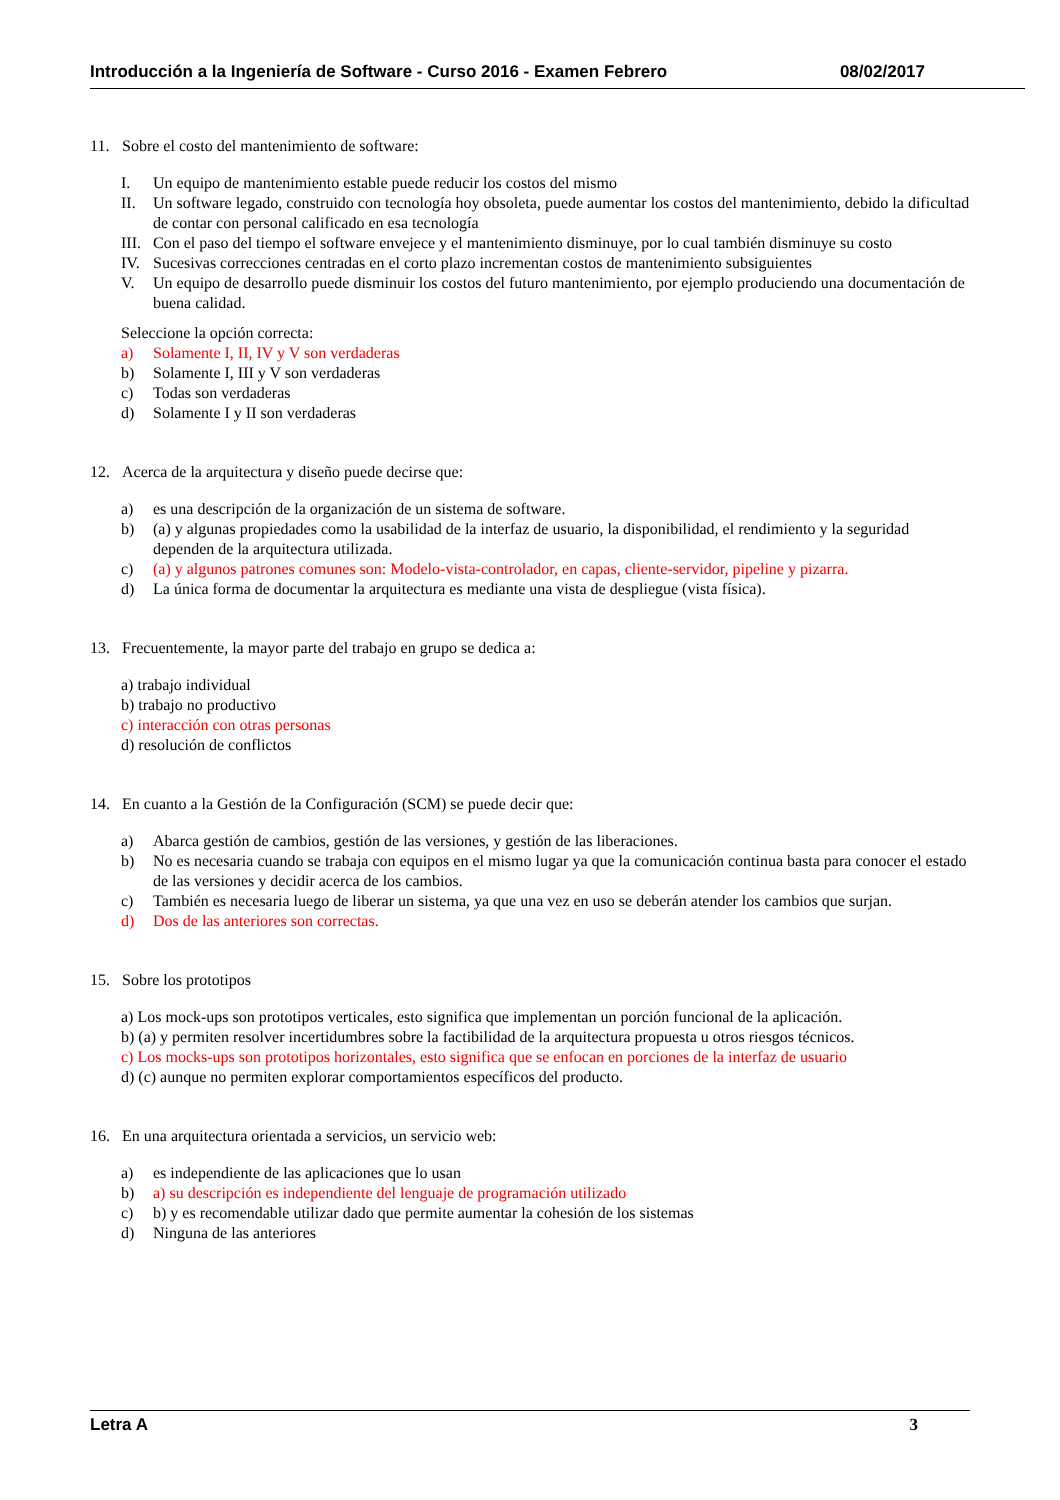Introducción a la Ingeniería de Software - Curso 2016 - Examen Febrero 08/02/2017
11. Sobre el costo del mantenimiento de software:
I. Un equipo de mantenimiento estable puede reducir los costos del mismo
II. Un software legado, construido con tecnología hoy obsoleta, puede aumentar los costos del mantenimiento, debido la dificultad de contar con personal calificado en esa tecnología
III. Con el paso del tiempo el software envejece y el mantenimiento disminuye, por lo cual también disminuye su costo
IV. Sucesivas correcciones centradas en el corto plazo incrementan costos de mantenimiento subsiguientes
V. Un equipo de desarrollo puede disminuir los costos del futuro mantenimiento, por ejemplo produciendo una documentación de buena calidad.
Seleccione la opción correcta:
a) Solamente I, II, IV y V son verdaderas
b) Solamente I, III y V son verdaderas
c) Todas son verdaderas
d) Solamente I y II son verdaderas
12. Acerca de la arquitectura y diseño puede decirse que:
a) es una descripción de la organización de un sistema de software.
b) (a) y algunas propiedades como la usabilidad de la interfaz de usuario, la disponibilidad, el rendimiento y la seguridad dependen de la arquitectura utilizada.
c) (a) y algunos patrones comunes son: Modelo-vista-controlador, en capas, cliente-servidor, pipeline y pizarra.
d) La única forma de documentar la arquitectura es mediante una vista de despliegue (vista física).
13. Frecuentemente, la mayor parte del trabajo en grupo se dedica a:
a) trabajo individual
b) trabajo no productivo
c) interacción con otras personas
d) resolución de conflictos
14. En cuanto a la Gestión de la Configuración (SCM) se puede decir que:
a) Abarca gestión de cambios, gestión de las versiones, y gestión de las liberaciones.
b) No es necesaria cuando se trabaja con equipos en el mismo lugar ya que la comunicación continua basta para conocer el estado de las versiones y decidir acerca de los cambios.
c) También es necesaria luego de liberar un sistema, ya que una vez en uso se deberán atender los cambios que surjan.
d) Dos de las anteriores son correctas.
15. Sobre los prototipos
a) Los mock-ups son prototipos verticales, esto significa que implementan un porción funcional de la aplicación.
b) (a) y permiten resolver incertidumbres sobre la factibilidad de la arquitectura propuesta u otros riesgos técnicos.
c) Los mocks-ups son prototipos horizontales, esto significa que se enfocan en porciones de la interfaz de usuario
d) (c) aunque no permiten explorar comportamientos específicos del producto.
16. En una arquitectura orientada a servicios, un servicio web:
a) es independiente de las aplicaciones que lo usan
b) a) su descripción es independiente del lenguaje de programación utilizado
c) b) y es recomendable utilizar dado que permite aumentar la cohesión de los sistemas
d) Ninguna de las anteriores
Letra A 3